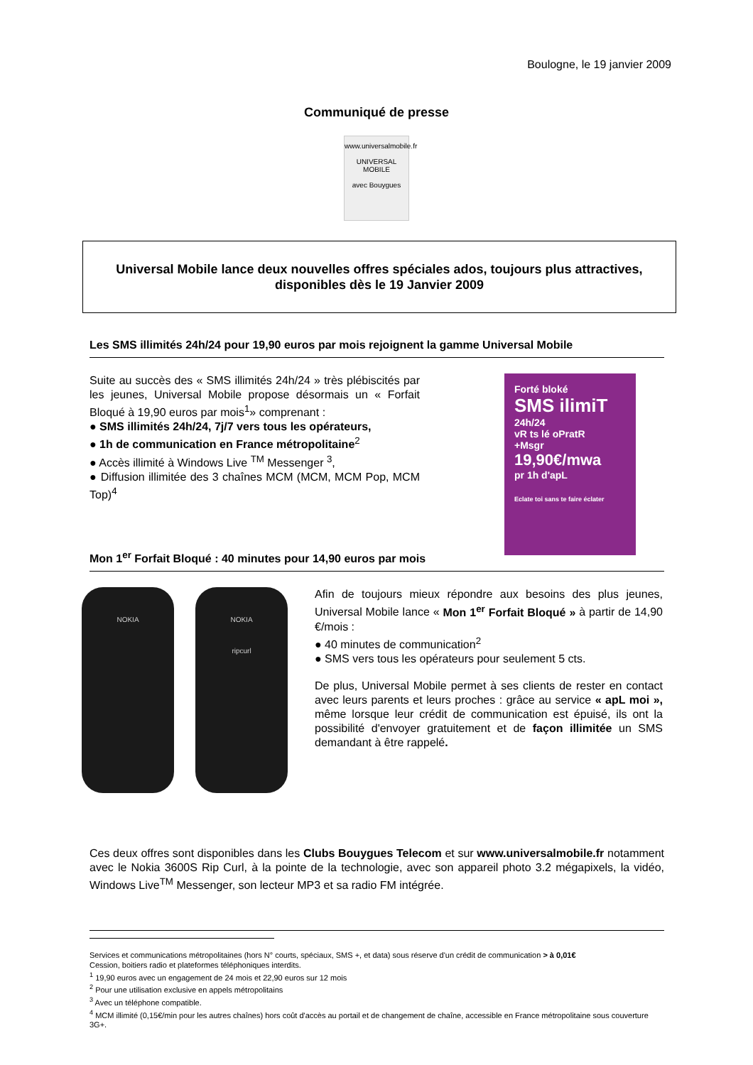Boulogne, le 19 janvier 2009
Communiqué de presse
www.universalmobile.fr
UNIVERSAL
MOBILE
avec Bouygues
Universal Mobile lance deux nouvelles offres spéciales ados, toujours plus attractives, disponibles dès le 19 Janvier 2009
Les SMS illimités 24h/24 pour 19,90 euros par mois rejoignent la gamme Universal Mobile
Suite au succès des « SMS illimités 24h/24 » très plébiscités par les jeunes, Universal Mobile propose désormais un « Forfait Bloqué à 19,90 euros par mois<sup>1</sup>» comprenant :
● SMS illimités 24h/24, 7j/7 vers tous les opérateurs,
● 1h de communication en France métropolitaine<sup>2</sup>
● Accès illimité à Windows Live <sup>TM</sup> Messenger <sup>3</sup>,
● Diffusion illimitée des 3 chaînes MCM (MCM, MCM Pop, MCM Top)<sup>4</sup>
Forté bloké
SMS ilimiT
24h/24
vR ts lé oPratR
+Msgr
19,90€/mwa
pr 1h d'apL
Eclate toi sans te faire éclater
Mon 1<sup>er</sup> Forfait Bloqué : 40 minutes pour 14,90 euros par mois
NOKIA NOKIA
ripcurl
Afin de toujours mieux répondre aux besoins des plus jeunes, Universal Mobile lance « Mon 1<sup>er</sup> Forfait Bloqué » à partir de 14,90 €/mois :
● 40 minutes de communication<sup>2</sup>
● SMS vers tous les opérateurs pour seulement 5 cts.
De plus, Universal Mobile permet à ses clients de rester en contact avec leurs parents et leurs proches : grâce au service « apL moi », même lorsque leur crédit de communication est épuisé, ils ont la possibilité d'envoyer gratuitement et de façon illimitée un SMS demandant à être rappelé.
Ces deux offres sont disponibles dans les Clubs Bouygues Telecom et sur www.universalmobile.fr notamment avec le Nokia 3600S Rip Curl, à la pointe de la technologie, avec son appareil photo 3.2 mégapixels, la vidéo, Windows Live<sup>TM</sup> Messenger, son lecteur MP3 et sa radio FM intégrée.
Services et communications métropolitaines (hors N° courts, spéciaux, SMS +, et data) sous réserve d'un crédit de communication > à 0,01€
Cession, boitiers radio et plateformes téléphoniques interdits.
<sup>1</sup> 19,90 euros avec un engagement de 24 mois et 22,90 euros sur 12 mois
<sup>2</sup> Pour une utilisation exclusive en appels métropolitains
<sup>3</sup> Avec un téléphone compatible.
<sup>4</sup> MCM illimité (0,15€/min pour les autres chaînes) hors coût d'accès au portail et de changement de chaîne, accessible en France métropolitaine sous couverture 3G+.